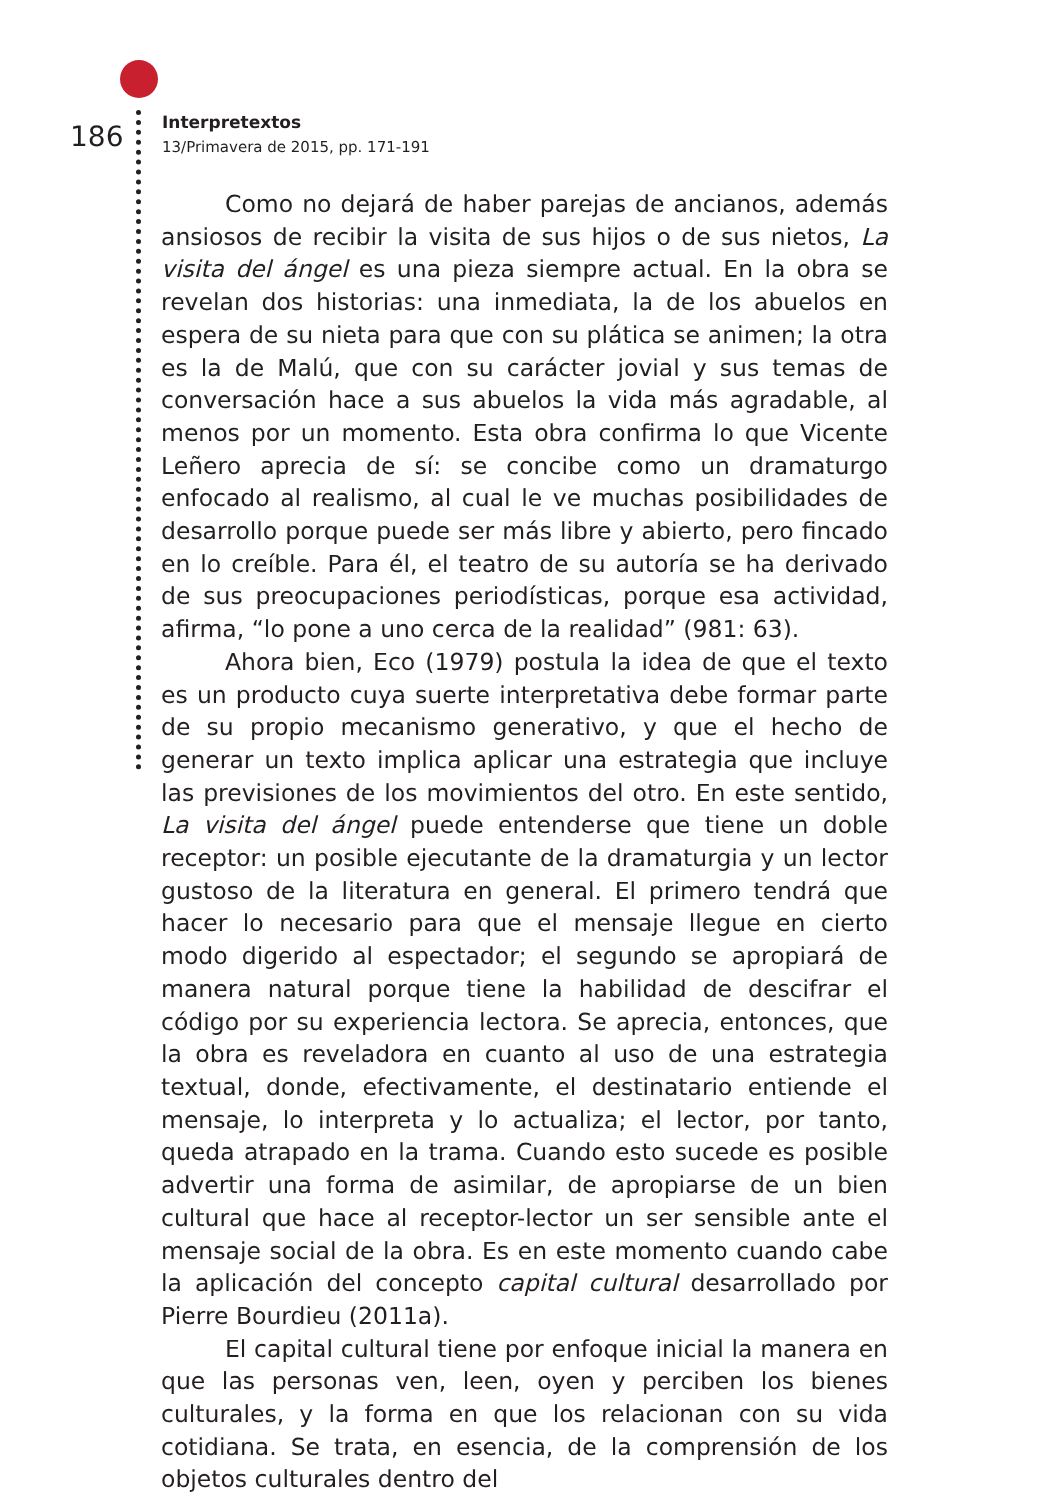186
Interpretextos
13/Primavera de 2015, pp. 171-191
Como no dejará de haber parejas de ancianos, además ansiosos de recibir la visita de sus hijos o de sus nietos, La visita del ángel es una pieza siempre actual. En la obra se revelan dos historias: una inmediata, la de los abuelos en espera de su nieta para que con su plática se animen; la otra es la de Malú, que con su carácter jovial y sus temas de conversación hace a sus abuelos la vida más agradable, al menos por un momento. Esta obra confirma lo que Vicente Leñero aprecia de sí: se concibe como un dramaturgo enfocado al realismo, al cual le ve muchas posibilidades de desarrollo porque puede ser más libre y abierto, pero fincado en lo creíble. Para él, el teatro de su autoría se ha derivado de sus preocupaciones periodísticas, porque esa actividad, afirma, “lo pone a uno cerca de la realidad” (981: 63).
Ahora bien, Eco (1979) postula la idea de que el texto es un producto cuya suerte interpretativa debe formar parte de su propio mecanismo generativo, y que el hecho de generar un texto implica aplicar una estrategia que incluye las previsiones de los movimientos del otro. En este sentido, La visita del ángel puede entenderse que tiene un doble receptor: un posible ejecutante de la dramaturgia y un lector gustoso de la literatura en general. El primero tendrá que hacer lo necesario para que el mensaje llegue en cierto modo digerido al espectador; el segundo se apropiará de manera natural porque tiene la habilidad de descifrar el código por su experiencia lectora. Se aprecia, entonces, que la obra es reveladora en cuanto al uso de una estrategia textual, donde, efectivamente, el destinatario entiende el mensaje, lo interpreta y lo actualiza; el lector, por tanto, queda atrapado en la trama. Cuando esto sucede es posible advertir una forma de asimilar, de apropiarse de un bien cultural que hace al receptor-lector un ser sensible ante el mensaje social de la obra. Es en este momento cuando cabe la aplicación del concepto capital cultural desarrollado por Pierre Bourdieu (2011a).
El capital cultural tiene por enfoque inicial la manera en que las personas ven, leen, oyen y perciben los bienes culturales, y la forma en que los relacionan con su vida cotidiana. Se trata, en esencia, de la comprensión de los objetos culturales dentro del